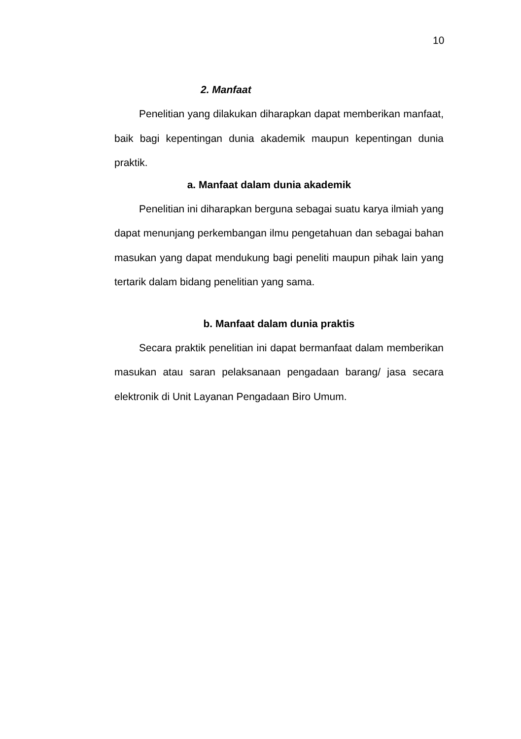10
2. Manfaat
Penelitian yang dilakukan diharapkan dapat memberikan manfaat, baik bagi kepentingan dunia akademik maupun kepentingan dunia praktik.
a. Manfaat dalam dunia akademik
Penelitian ini diharapkan berguna sebagai suatu karya ilmiah yang dapat menunjang perkembangan ilmu pengetahuan dan sebagai bahan masukan yang dapat mendukung bagi peneliti maupun pihak lain yang tertarik dalam bidang penelitian yang sama.
b. Manfaat dalam dunia praktis
Secara praktik penelitian ini dapat bermanfaat dalam memberikan masukan atau saran pelaksanaan pengadaan barang/ jasa secara elektronik di Unit Layanan Pengadaan Biro Umum.